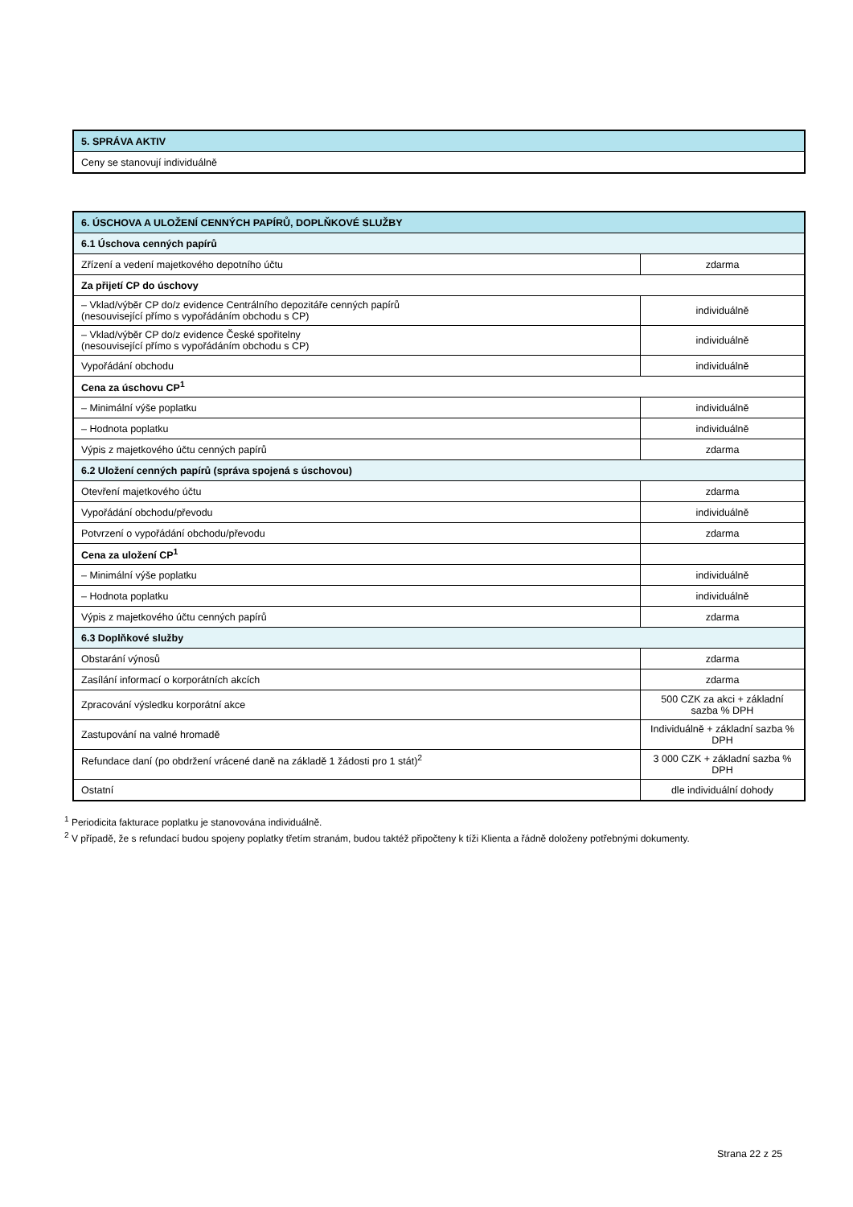| 5. SPRÁVA AKTIV |
| Ceny se stanovují individuálně |
| 6. ÚSCHOVA A ULOŽENÍ CENNÝCH PAPÍRŮ, DOPLŇKOVÉ SLUŽBY | |
| 6.1 Úschova cenných papírů | |
| Zřízení a vedení majetkového depotního účtu | zdarma |
| Za přijetí CP do úschovy | |
| – Vklad/výběr CP do/z evidence Centrálního depozitáře cenných papírů (nesouvisející přímo s vypořádáním obchodu s CP) | individuálně |
| – Vklad/výběr CP do/z evidence České spořitelny (nesouvisející přímo s vypořádáním obchodu s CP) | individuálně |
| Vypořádání obchodu | individuálně |
| Cena za úschovu CP<sup>1</sup> | |
| – Minimální výše poplatku | individuálně |
| – Hodnota poplatku | individuálně |
| Výpis z majetkového účtu cenných papírů | zdarma |
| 6.2 Uložení cenných papírů (správa spojená s úschovou) | |
| Otevření majetkového účtu | zdarma |
| Vypořádání obchodu/převodu | individuálně |
| Potvrzení o vypořádání obchodu/převodu | zdarma |
| Cena za uložení CP<sup>1</sup> | |
| – Minimální výše poplatku | individuálně |
| – Hodnota poplatku | individuálně |
| Výpis z majetkového účtu cenných papírů | zdarma |
| 6.3 Doplňkové služby | |
| Obstarání výnosů | zdarma |
| Zasílání informací o korporátních akcích | zdarma |
| Zpracování výsledku korporátní akce | 500 CZK za akci + základní sazba % DPH |
| Zastupování na valné hromadě | Individuálně + základní sazba % DPH |
| Refundace daní (po obdržení vrácené daně na základě 1 žádosti pro 1 stát)<sup>2</sup> | 3 000 CZK + základní sazba % DPH |
| Ostatní | dle individuální dohody |
<sup>1</sup> Periodicita fakturace poplatku je stanovována individuálně.
<sup>2</sup> V případě, že s refundací budou spojeny poplatky třetím stranám, budou taktéž připočteny k tíži Klienta a řádně doloženy potřebnými dokumenty.
Strana 22 z 25